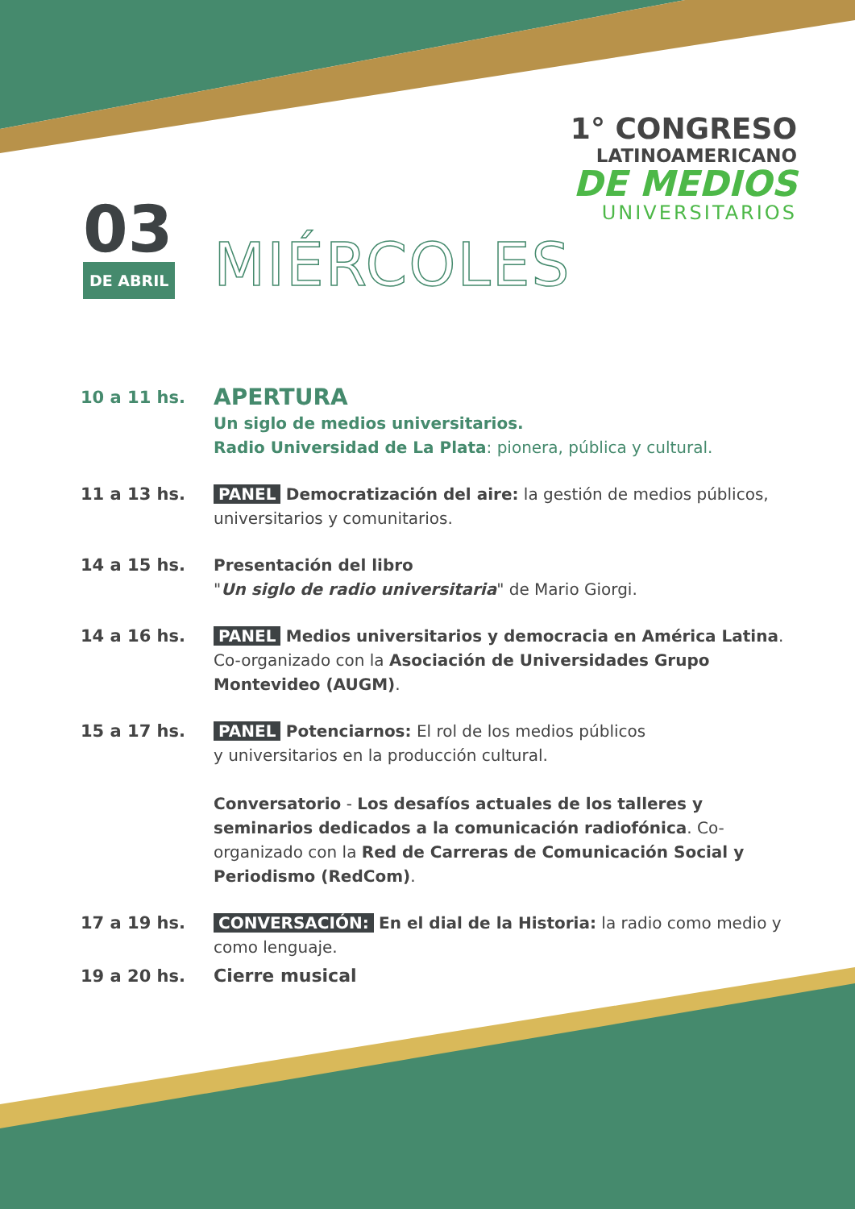1° CONGRESO
LATINOAMERICANO
DE MEDIOS
UNIVERSITARIOS
03
DE ABRIL
MIÉRCOLES
10 a 11 hs.
APERTURA
Un siglo de medios universitarios.
Radio Universidad de La Plata: pionera, pública y cultural.
11 a 13 hs. PANEL Democratización del aire: la gestión de medios públicos, universitarios y comunitarios.
14 a 15 hs. Presentación del libro
"Un siglo de radio universitaria" de Mario Giorgi.
14 a 16 hs. PANEL Medios universitarios y democracia en América Latina. Co-organizado con la Asociación de Universidades Grupo Montevideo (AUGM).
15 a 17 hs. PANEL Potenciarnos: El rol de los medios públicos
y universitarios en la producción cultural.
Conversatorio - Los desafíos actuales de los talleres y seminarios dedicados a la comunicación radiofónica. Co-organizado con la Red de Carreras de Comunicación Social y Periodismo (RedCom).
17 a 19 hs. CONVERSACIÓN: En el dial de la Historia: la radio como medio y como lenguaje.
19 a 20 hs. Cierre musical